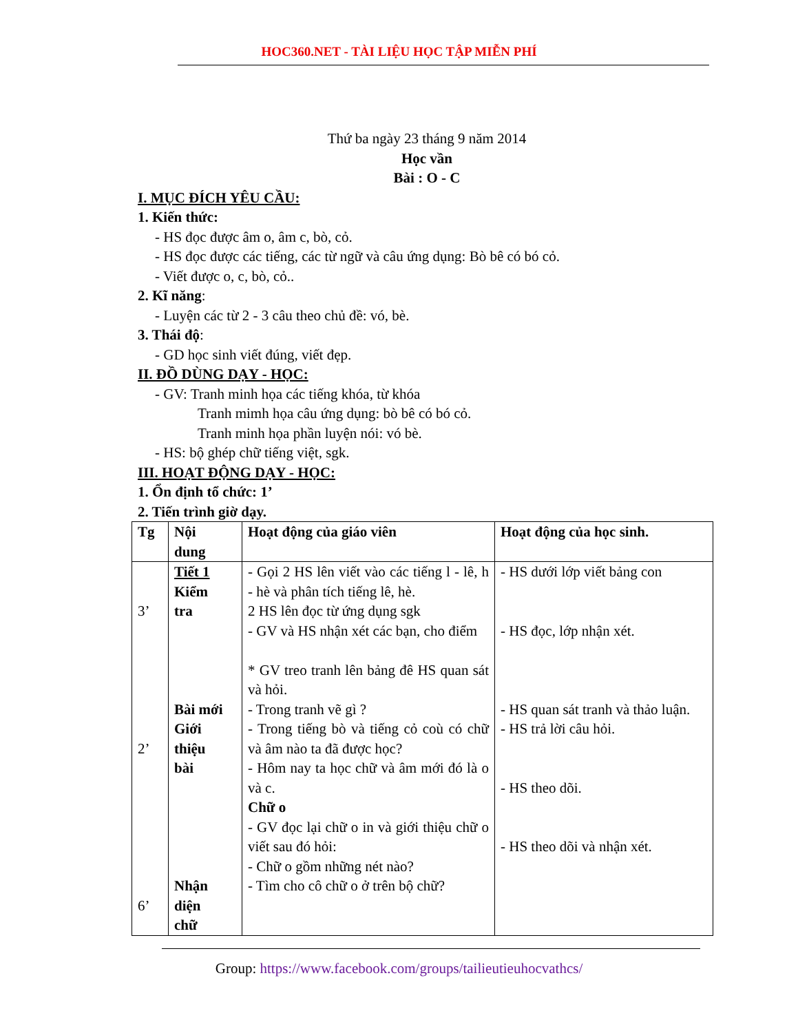HOC360.NET - TÀI LIỆU HỌC TẬP MIỄN PHÍ
Thứ ba ngày 23 tháng 9 năm 2014
Học vần
Bài : O - C
I. MỤC ĐÍCH YÊU CẦU:
1. Kiến thức:
- HS đọc được âm o, âm c, bò, cỏ.
- HS đọc được các tiếng, các từ ngữ và câu ứng dụng: Bò bê có bó cỏ.
- Viết được o, c, bò, cỏ..
2. Kĩ năng:
- Luyện các từ 2 - 3 câu theo chủ đề: vó, bè.
3. Thái độ:
- GD học sinh viết đúng, viết đẹp.
II. ĐỒ DÙNG DẠY - HỌC:
- GV: Tranh minh họa các tiếng khóa, từ khóa
Tranh mimh họa câu ứng dụng: bò bê có bó cỏ.
Tranh minh họa phần luyện nói: vó bè.
- HS: bộ ghép chữ tiếng việt, sgk.
III. HOẠT ĐỘNG DẠY - HỌC:
1. Ổn định tổ chức: 1’
2. Tiến trình giờ dạy.
| Tg | Nội dung | Hoạt động của giáo viên | Hoạt động của học sinh. |
| 3’ 2’ 6’ | Tiết 1 Kiểm tra Bài mới Giới thiệu bài Nhận diện chữ | - Gọi 2 HS lên viết vào các tiếng l - lê, h - hè và phân tích tiếng lê, hè. 2 HS lên đọc từ ứng dụng sgk - GV và HS nhận xét các bạn, cho điểm * GV treo tranh lên bảng đê HS quan sát và hỏi. - Trong tranh vẽ gì ? - Trong tiếng bò và tiếng cỏ coù có chữ và âm nào ta đã được học? - Hôm nay ta học chữ và âm mới đó là o và c. Chữ o - GV đọc lại chữ o in và giới thiệu chữ o viết sau đó hỏi: - Chữ o gồm những nét nào? - Tìm cho cô chữ o ở trên bộ chữ? | - HS dưới lớp viết bảng con - HS đọc, lớp nhận xét. - HS quan sát tranh và thảo luận. - HS trả lời câu hỏi. - HS theo dõi. - HS theo dõi và nhận xét. |
Group: https://www.facebook.com/groups/tailieutieuhocvathcs/